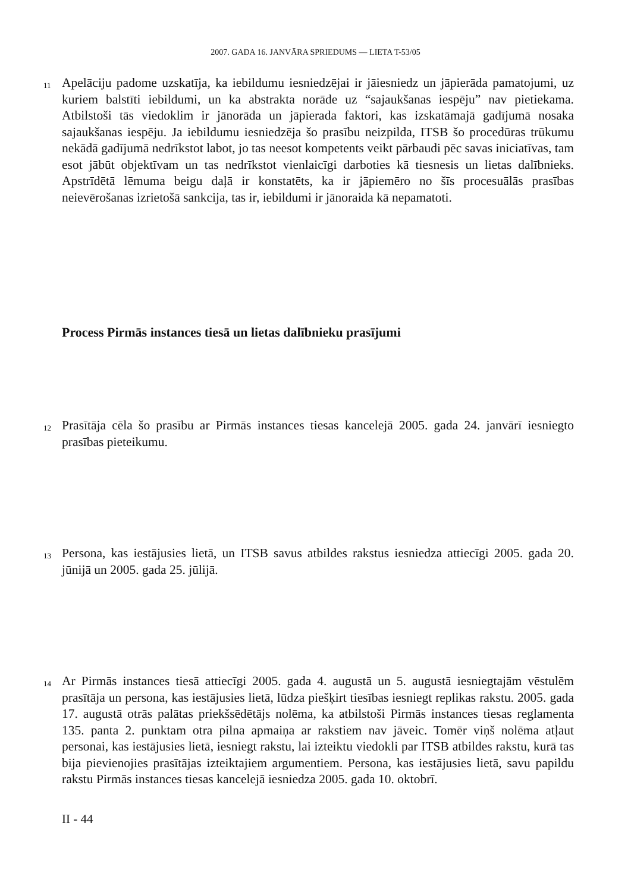2007. GADA 16. JANVĀRA SPRIEDUMS — LIETA T-53/05
11
Apelāciju padome uzskatīja, ka iebildumu iesniedzējai ir jāiesniedz un jāpierāda pamatojumi, uz kuriem balstīti iebildumi, un ka abstrakta norāde uz “sajaukšanas iespēju” nav pietiekama. Atbilstoši tās viedoklim ir jānorāda un jāpierada faktori, kas izskatāmajā gadījumā nosaka sajaukšanas iespēju. Ja iebildumu iesniedzēja šo prasību neizpilda, ITSB šo procedūras trūkumu nekādā gadījumā nedrīkstot labot, jo tas neesot kompetents veikt pārbaudi pēc savas iniciatīvas, tam esot jābūt objektīvam un tas nedrīkstot vienlaicīgi darboties kā tiesnesis un lietas dalībnieks. Apstrīdētā lēmuma beigu daļā ir konstatēts, ka ir jāpiemēro no šīs procesuālās prasības neievērošanas izrietošā sankcija, tas ir, iebildumi ir jānoraida kā nepamatoti.
Process Pirmās instances tiesā un lietas dalībnieku prasījumi
12
Prasītāja cēla šo prasību ar Pirmās instances tiesas kancelejā 2005. gada 24. janvārī iesniegto prasības pieteikumu.
13
Persona, kas iestājusies lietā, un ITSB savus atbildes rakstus iesniedza attiecīgi 2005. gada 20. jūnijā un 2005. gada 25. jūlijā.
14
Ar Pirmās instances tiesā attiecīgi 2005. gada 4. augustā un 5. augustā iesniegtajām vēstulēm prasītāja un persona, kas iestājusies lietā, lūdza piešķirt tiesības iesniegt replikas rakstu. 2005. gada 17. augustā otrās palātas priekšsēdētājs nolēma, ka atbilstoši Pirmās instances tiesas reglamenta 135. panta 2. punktam otra pilna apmaiņa ar rakstiem nav jāveic. Tomēr viņš nolēma atļaut personai, kas iestājusies lietā, iesniegt rakstu, lai izteiktu viedokli par ITSB atbildes rakstu, kurā tas bija pievienojies prasītājas izteiktajiem argumentiem. Persona, kas iestājusies lietā, savu papildu rakstu Pirmās instances tiesas kancelejā iesniedza 2005. gada 10. oktobrī.
II - 44